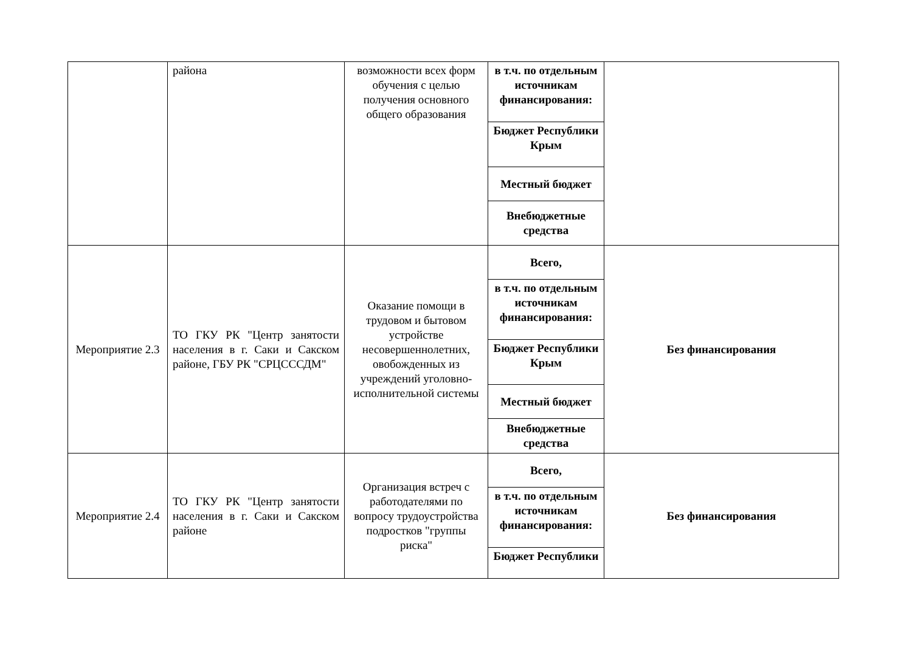| | района | возможности всех форм обучения с целью получения основного общего образования | в т.ч. по отдельным источникам финансирования: | |
| | | | Бюджет Республики Крым | |
| | | | Местный бюджет | |
| | | | Внебюджетные средства | |
| Мероприятие 2.3 | ТО ГКУ РК "Центр занятости населения в г. Саки и Сакском районе, ГБУ РК "СРЦСССДМ" | Оказание помощи в трудовом и бытовом устройстве несовершеннолетних, овобожденных из учреждений уголовно-исполнительной системы | Всего, | Без финансирования |
| | | | в т.ч. по отдельным источникам финансирования: | |
| | | | Бюджет Республики Крым | |
| | | | Местный бюджет | |
| | | | Внебюджетные средства | |
| Мероприятие 2.4 | ТО ГКУ РК "Центр занятости населения в г. Саки и Сакском районе | Организация встреч с работодателями по вопросу трудоустройства подростков "группы риска" | Всего, | Без финансирования |
| | | | в т.ч. по отдельным источникам финансирования: | |
| | | | Бюджет Республики | |